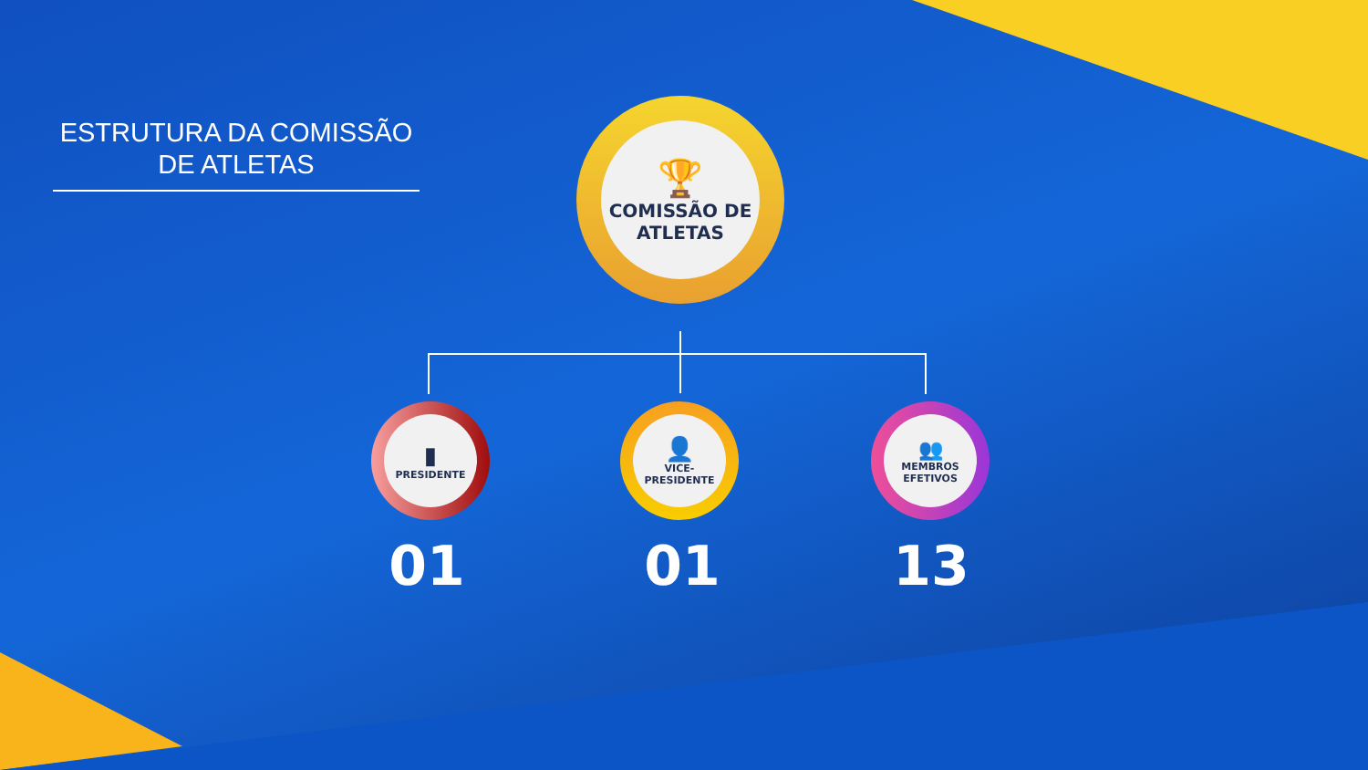ESTRUTURA DA COMISSÃO DE ATLETAS
🏆
COMISSÃO DE ATLETAS
▮
PRESIDENTE
👤
VICE-PRESIDENTE
👥
MEMBROS EFETIVOS
01 01 13